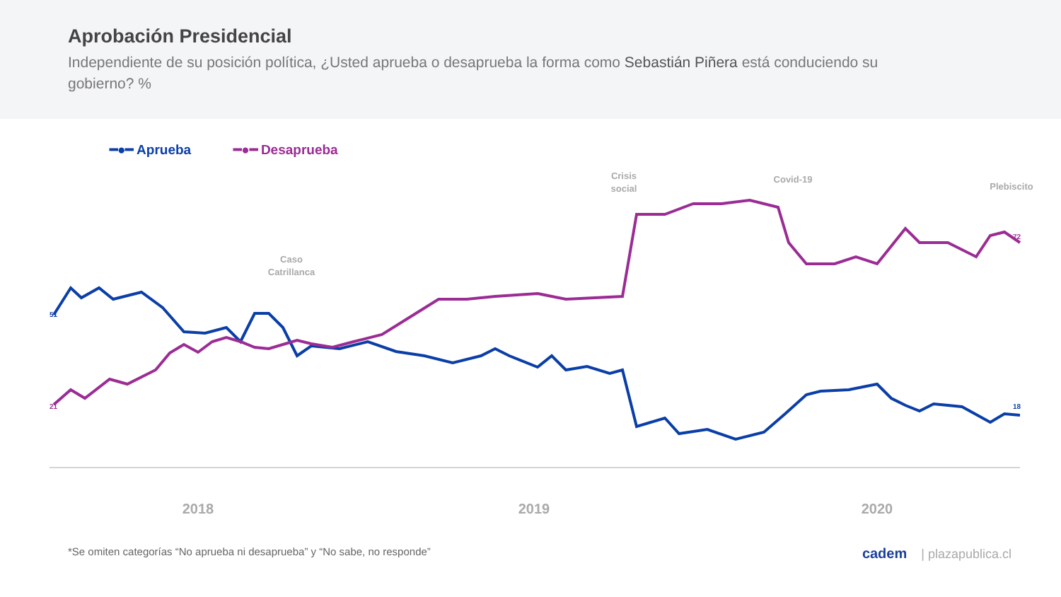Aprobación Presidencial
Independiente de su posición política, ¿Usted aprueba o desaprueba la forma como Sebastián Piñera está conduciendo su gobierno? %
━●━ Aprueba ━●━ Desaprueba
Caso
Catrillanca
Crisis
social
Covid-19
Plebiscito
2018
2019
2020
51
21
18
72
*Se omiten categorías “No aprueba ni desaprueba” y “No sabe, no responde” cadem | plazapublica.cl